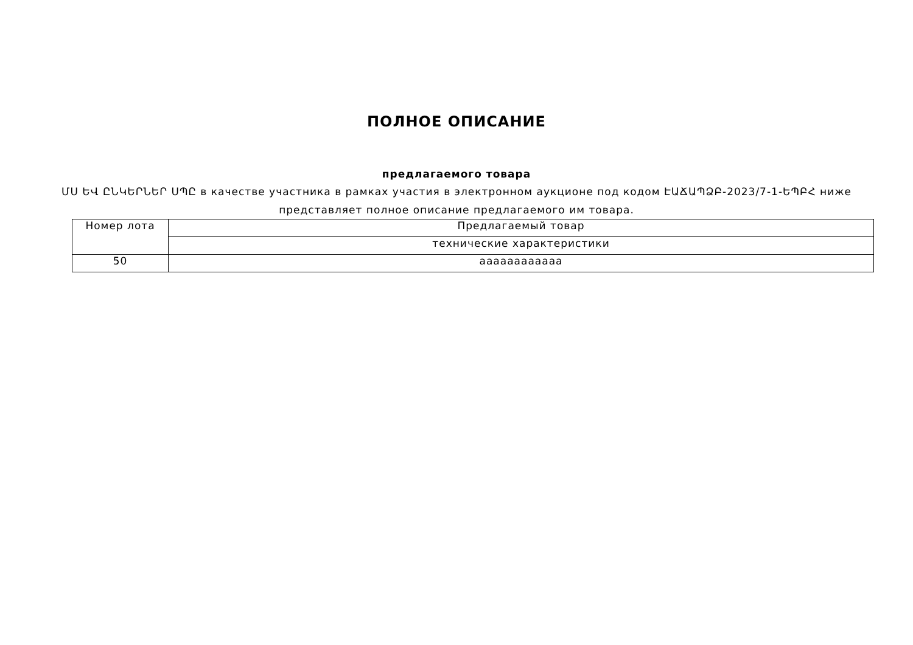ПОЛНОЕ ОПИСАНИЕ
предлагаемого товара
ՄՍ ԵՎ ԸՆԿԵՐՆԵՐ ՍՊԸ в качестве участника в рамках участия в электронном аукционе под кодом ԷԱՃԱՊՁԲ-2023/7-1-ԵՊԲՀ ниже представляет полное описание предлагаемого им товара.
| Номер лота | Предлагаемый товар |
| | технические характеристики |
| 50 | ааааааааааaa |